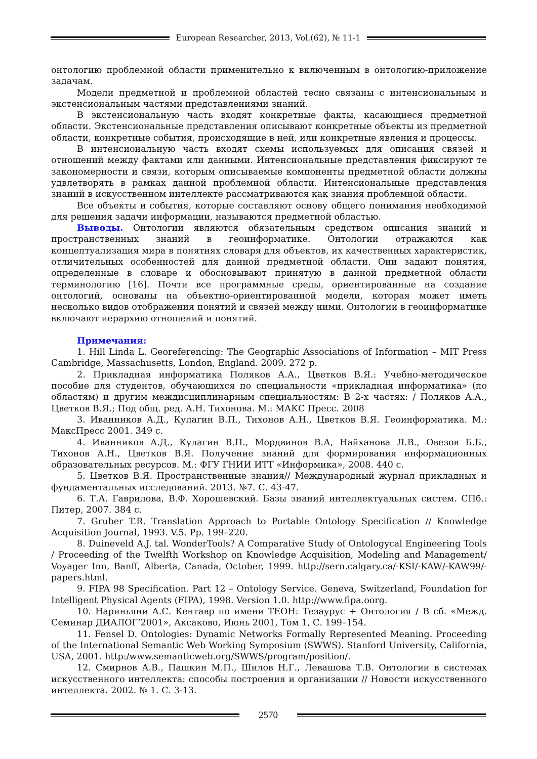European Researcher, 2013, Vol.(62), № 11-1
онтологию проблемной области применительно к включенным в онтологию-приложение задачам.
Модели предметной и проблемной областей тесно связаны с интенсиональным и экстенсиональным частями представлениями знаний.
В экстенсиональную часть входят конкретные факты, касающиеся предметной области. Экстенсиональные представления описывают конкретные объекты из предметной области, конкретные события, происходящие в ней, или конкретные явления и процессы.
В интенсиональную часть входят схемы используемых для описания связей и отношений между фактами или данными. Интенсиональные представления фиксируют те закономерности и связи, которым описываемые компоненты предметной области должны удвлетворять в рамках данной проблемной области. Интенсиональные представления знаний в искусственном интеллекте рассматриваются как знания проблемной области.
Все объекты и события, которые составляют основу общего понимания необходимой для решения задачи информации, называются предметной областью.
Выводы. Онтологии являются обязательным средством описания знаний и пространственных знаний в геоинформатике. Онтологии отражаются как концептуализация мира в понятиях словаря для объектов, их качественных характеристик, отличительных особенностей для данной предметной области. Они задают понятия, определенные в словаре и обосновывают принятую в данной предметной области терминологию [16]. Почти все программные среды, ориентированные на создание онтологий, основаны на объектно-ориентированной модели, которая может иметь несколько видов отображения понятий и связей между ними. Онтологии в геоинформатике включают иерархию отношений и понятий.
Примечания:
1. Hill Linda L. Georeferencing: The Geographic Associations of Information – MIT Press Cambridge, Massachusetts, London, England. 2009. 272 p.
2. Прикладная информатика Поляков А.А., Цветков В.Я.: Учебно-методическое пособие для студентов, обучающихся по специальности «прикладная информатика» (по областям) и другим междисциплинарным специальностям: В 2-х частях: / Поляков А.А., Цветков В.Я.; Под общ. ред. А.Н. Тихонова. М.: МАКС Пресс. 2008
3. Иванников А.Д., Кулагин В.П., Тихонов А.Н., Цветков В.Я. Геоинформатика. М.: МаксПресс 2001. 349 с.
4. Иванников А.Д., Кулагин В.П., Мордвинов В.А, Найханова Л.В., Овезов Б.Б., Тихонов А.Н., Цветков В.Я. Получение знаний для формирования информационных образовательных ресурсов. М.: ФГУ ГНИИ ИТТ «Информика», 2008. 440 с.
5. Цветков В.Я. Пространственные знания// Международный журнал прикладных и фундаментальных исследований. 2013. №7. С. 43-47.
6. Т.А. Гаврилова, В.Ф. Хорошевский. Базы знаний интеллектуальных систем. СПб.: Питер, 2007. 384 с.
7. Gruber T.R. Translation Approach to Portable Ontology Specification // Knowledge Acquisition Journal, 1993. V.5. Pp. 199–220.
8. Duineveld A.J. tal. WonderTools? A Comparative Study of Ontologycal Engineering Tools / Proceeding of the Twelfth Workshop on Knowledge Acquisition, Modeling and Management/ Voyager Inn, Banff, Alberta, Canada, October, 1999. http://sern.calgary.ca/-KSI/-KAW/-KAW99/-papers.html.
9. FIPA 98 Specification. Part 12 – Ontology Service. Geneva, Switzerland, Foundation for Intelligent Physical Agents (FIPA), 1998. Version 1.0. http://www.fipa.oorg.
10. Нариньяни А.С. Кентавр по имени ТЕОН: Тезаурус + Онтология / В сб. «Межд. Семинар ДИАЛОГ’2001», Аксаково, Июнь 2001, Том 1, С. 199–154.
11. Fensel D. Ontologies: Dynamic Networks Formally Represented Meaning. Proceeding of the International Semantic Web Working Symposium (SWWS). Stanford University, California, USA, 2001. http:/www.semanticweb.org/SWWS/program/position/.
12. Смирнов А.В., Пашкин М.П., Шилов Н.Г., Левашова Т.В. Онтологии в системах искусственного интеллекта: способы построения и организации // Новости искусственного интеллекта. 2002. № 1. С. 3-13.
2570